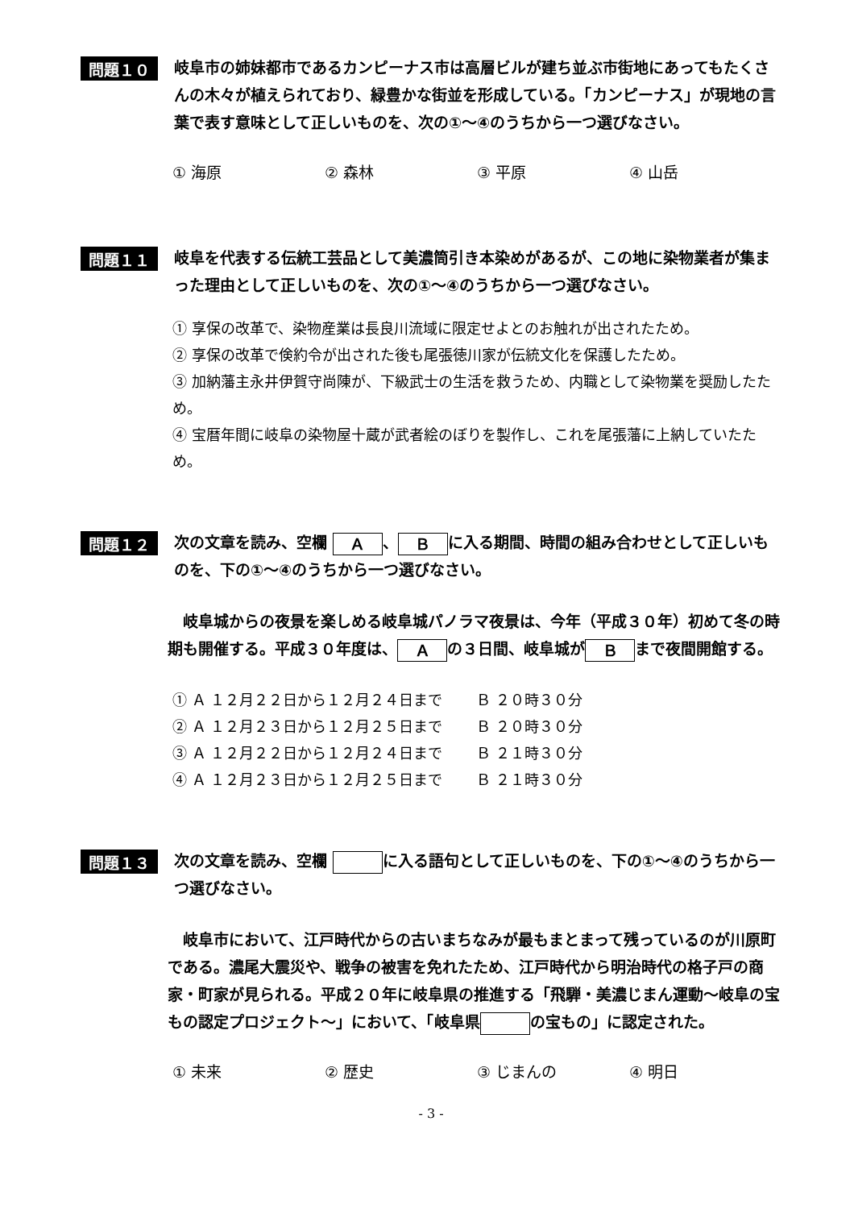問題１０
岐阜市の姉妹都市であるカンピーナス市は高層ビルが建ち並ぶ市街地にあってもたくさんの木々が植えられており、緑豊かな街並を形成している。「カンピーナス」が現地の言葉で表す意味として正しいものを、次の①～④のうちから一つ選びなさい。
① 海原 ② 森林 ③ 平原 ④ 山岳
問題１１
岐阜を代表する伝統工芸品として美濃筒引き本染めがあるが、この地に染物業者が集まった理由として正しいものを、次の①～④のうちから一つ選びなさい。
① 享保の改革で、染物産業は長良川流域に限定せよとのお触れが出されたため。
② 享保の改革で倹約令が出された後も尾張徳川家が伝統文化を保護したため。
③ 加納藩主永井伊賀守尚陳が、下級武士の生活を救うため、内職として染物業を奨励したため。
④ 宝暦年間に岐阜の染物屋十蔵が武者絵のぼりを製作し、これを尾張藩に上納していたため。
問題１２
次の文章を読み、空欄 Ａ 、 Ｂ に入る期間、時間の組み合わせとして正しいものを、下の①～④のうちから一つ選びなさい。
　岐阜城からの夜景を楽しめる岐阜城パノラマ夜景は、今年（平成３０年）初めて冬の時期も開催する。平成３０年度は、 Ａ の３日間、岐阜城が Ｂ まで夜間開館する。
① Ａ １２月２２日から１２月２４日まで　　 Ｂ ２０時３０分
② Ａ １２月２３日から１２月２５日まで　　 Ｂ ２０時３０分
③ Ａ １２月２２日から１２月２４日まで　　 Ｂ ２１時３０分
④ Ａ １２月２３日から１２月２５日まで　　 Ｂ ２１時３０分
問題１３
次の文章を読み、空欄 に入る語句として正しいものを、下の①～④のうちから一つ選びなさい。
　岐阜市において、江戸時代からの古いまちなみが最もまとまって残っているのが川原町である。濃尾大震災や、戦争の被害を免れたため、江戸時代から明治時代の格子戸の商家・町家が見られる。平成２０年に岐阜県の推進する「飛騨・美濃じまん運動～岐阜の宝もの認定プロジェクト～」において、「岐阜県 の宝もの」に認定された。
① 未来 ② 歴史 ③ じまんの ④ 明日
- 3 -